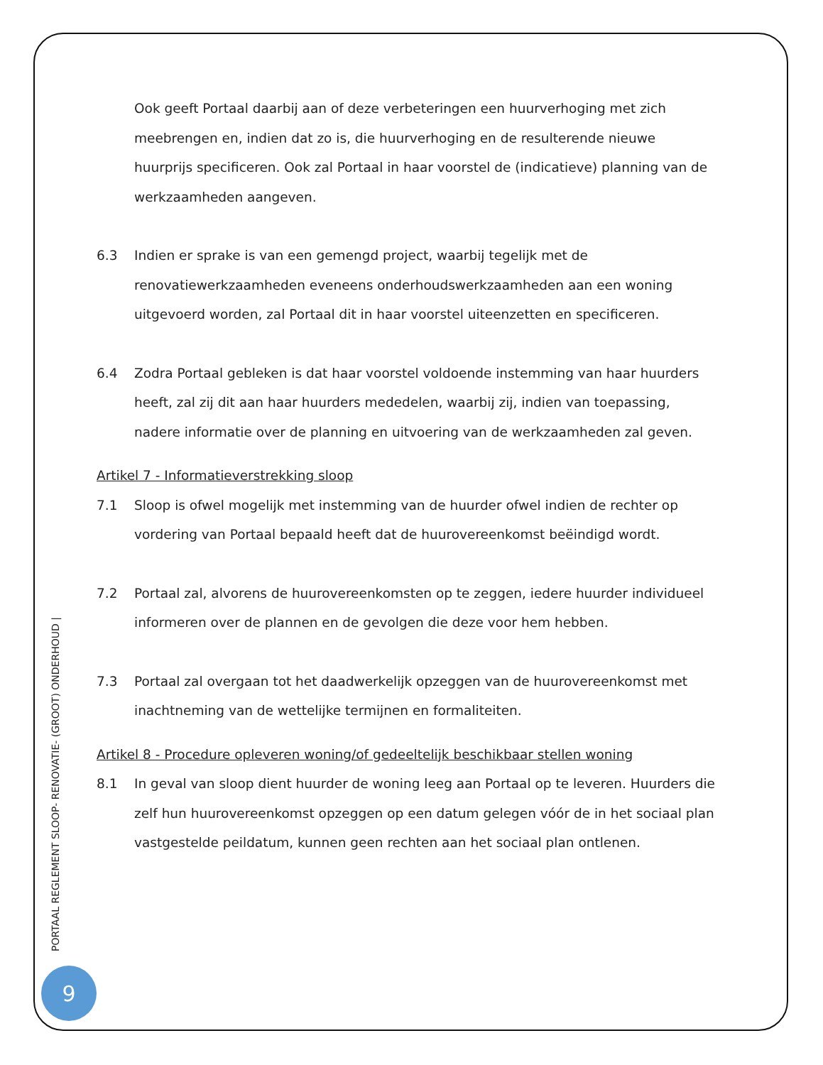Ook geeft Portaal daarbij aan of deze verbeteringen een huurverhoging met zich meebrengen en, indien dat zo is, die huurverhoging en de resulterende nieuwe huurprijs specificeren. Ook zal Portaal in haar voorstel de (indicatieve) planning van de werkzaamheden aangeven.
6.3 Indien er sprake is van een gemengd project, waarbij tegelijk met de renovatiewerkzaamheden eveneens onderhoudswerkzaamheden aan een woning uitgevoerd worden, zal Portaal dit in haar voorstel uiteenzetten en specificeren.
6.4 Zodra Portaal gebleken is dat haar voorstel voldoende instemming van haar huurders heeft, zal zij dit aan haar huurders mededelen, waarbij zij, indien van toepassing, nadere informatie over de planning en uitvoering van de werkzaamheden zal geven.
Artikel 7 - Informatieverstrekking sloop
7.1 Sloop is ofwel mogelijk met instemming van de huurder ofwel indien de rechter op vordering van Portaal bepaald heeft dat de huurovereenkomst beëindigd wordt.
7.2 Portaal zal, alvorens de huurovereenkomsten op te zeggen, iedere huurder individueel informeren over de plannen en de gevolgen die deze voor hem hebben.
7.3 Portaal zal overgaan tot het daadwerkelijk opzeggen van de huurovereenkomst met inachtneming van de wettelijke termijnen en formaliteiten.
Artikel 8 - Procedure opleveren woning/of gedeeltelijk beschikbaar stellen woning
8.1 In geval van sloop dient huurder de woning leeg aan Portaal op te leveren. Huurders die zelf hun huurovereenkomst opzeggen op een datum gelegen vóór de in het sociaal plan vastgestelde peildatum, kunnen geen rechten aan het sociaal plan ontlenen.
PORTAAL REGLEMENT SLOOP- RENOVATIE- (GROOT) ONDERHOUD |
9